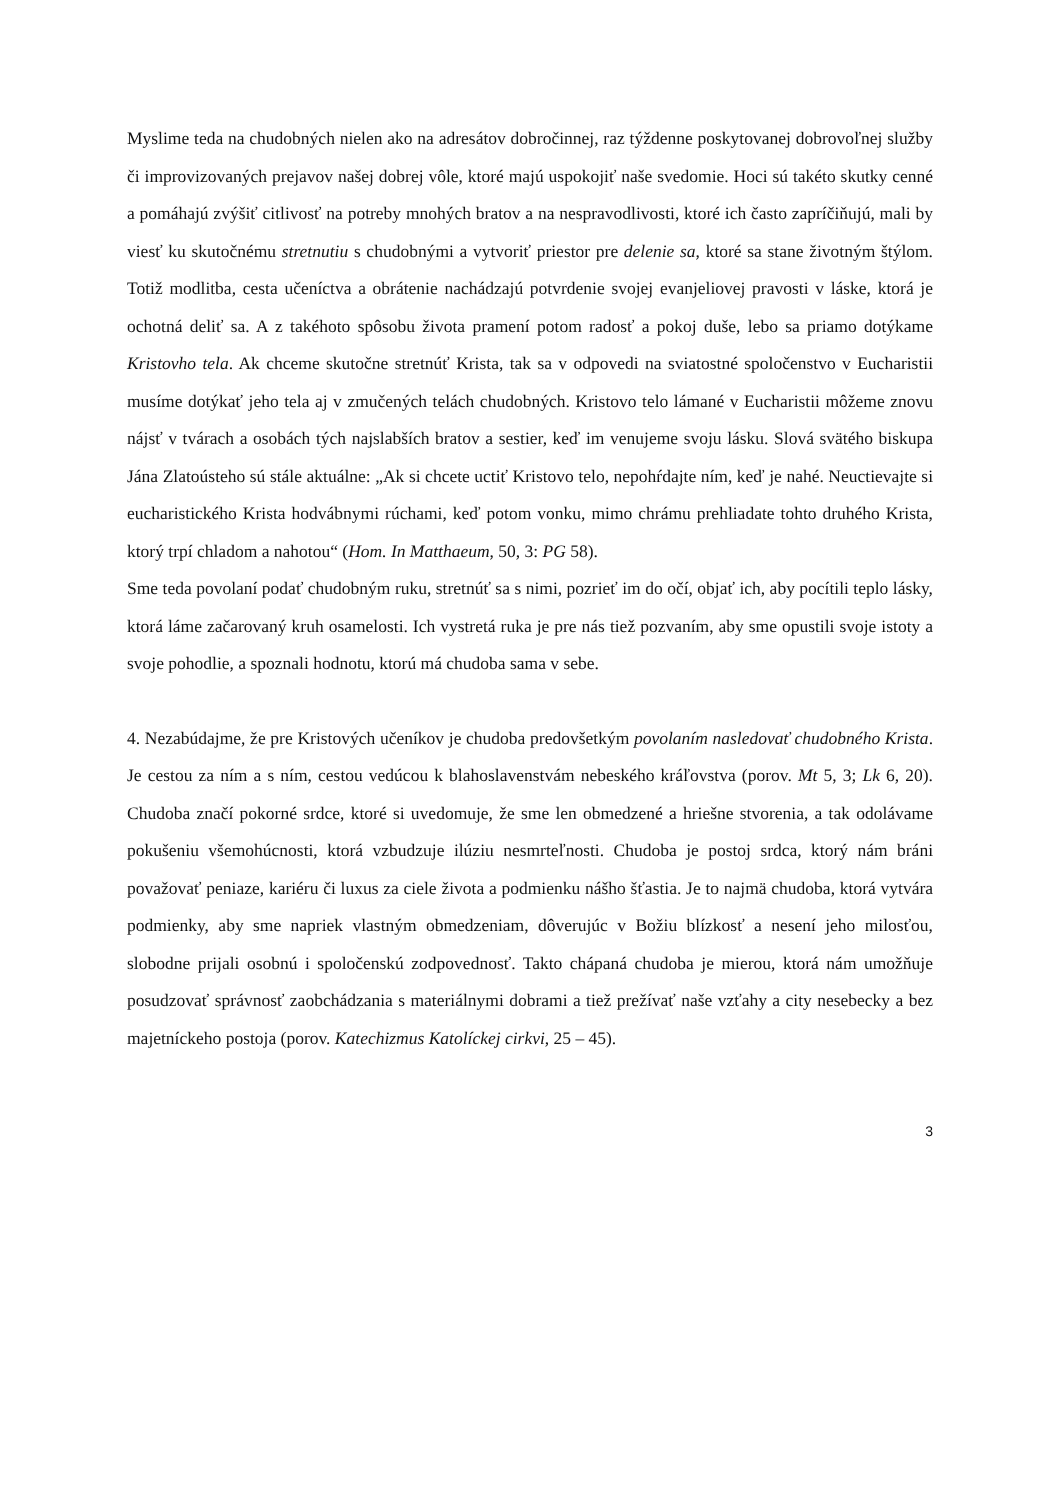Myslime teda na chudobných nielen ako na adresátov dobročinnej, raz týždenne poskytovanej dobrovoľnej služby či improvizovaných prejavov našej dobrej vôle, ktoré majú uspokojiť naše svedomie. Hoci sú takéto skutky cenné a pomáhajú zvýšiť citlivosť na potreby mnohých bratov a na nespravodlivosti, ktoré ich často zapríčiňujú, mali by viesť ku skutočnému stretnutiu s chudobnými a vytvoriť priestor pre delenie sa, ktoré sa stane životným štýlom. Totiž modlitba, cesta učeníctva a obrátenie nachádzajú potvrdenie svojej evanjeliovej pravosti v láske, ktorá je ochotná deliť sa. A z takéhoto spôsobu života pramení potom radosť a pokoj duše, lebo sa priamo dotýkame Kristovho tela. Ak chceme skutočne stretnúť Krista, tak sa v odpovedi na sviatostné spoločenstvo v Eucharistii musíme dotýkať jeho tela aj v zmučených telách chudobných. Kristovo telo lámané v Eucharistii môžeme znovu nájsť v tvárach a osobách tých najslabších bratov a sestier, keď im venujeme svoju lásku. Slová svätého biskupa Jána Zlatoústeho sú stále aktuálne: „Ak si chcete uctiť Kristovo telo, nepohŕdajte ním, keď je nahé. Neuctievajte si eucharistického Krista hodvábnymi rúchami, keď potom vonku, mimo chrámu prehliadate tohto druhého Krista, ktorý trpí chladom a nahotou“ (Hom. In Matthaeum, 50, 3: PG 58).
Sme teda povolaní podať chudobným ruku, stretnúť sa s nimi, pozrieť im do očí, objať ich, aby pocítili teplo lásky, ktorá láme začarovaný kruh osamelosti. Ich vystretá ruka je pre nás tiež pozvaním, aby sme opustili svoje istoty a svoje pohodlie, a spoznali hodnotu, ktorú má chudoba sama v sebe.
4. Nezabúdajme, že pre Kristových učeníkov je chudoba predovšetkým povolaním nasledovať chudobného Krista. Je cestou za ním a s ním, cestou vedúcou k blahoslavenstvám nebeského kráľovstva (porov. Mt 5, 3; Lk 6, 20). Chudoba značí pokorné srdce, ktoré si uvedomuje, že sme len obmedzené a hriešne stvorenia, a tak odolávame pokušeniu všemohúcnosti, ktorá vzbudzuje ilúziu nesmrteľnosti. Chudoba je postoj srdca, ktorý nám bráni považovať peniaze, kariéru či luxus za ciele života a podmienku nášho šťastia. Je to najmä chudoba, ktorá vytvára podmienky, aby sme napriek vlastným obmedzeniam, dôverujúc v Božiu blízkosť a nesení jeho milosťou, slobodne prijali osobnú i spoločenskú zodpovednosť. Takto chápaná chudoba je mierou, ktorá nám umožňuje posudzovať správnosť zaobchádzania s materiálnymi dobrami a tiež prežívať naše vzťahy a city nesebecky a bez majetníckeho postoja (porov. Katechizmus Katolíckej cirkvi, 25 – 45).
3